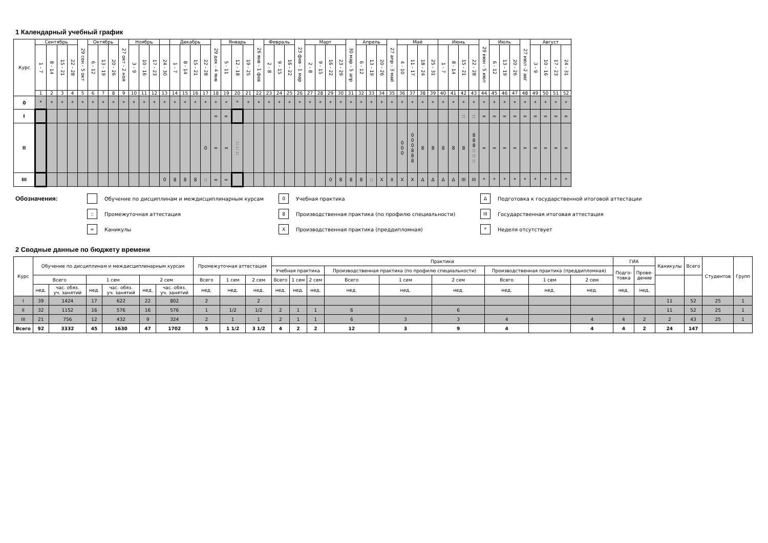1 Календарный учебный график
| Курс | Сентябрь | | | | 29 сен - 5 окт | Октябрь | | | 27 окт - 2 ноя | Ноябрь | | | | Декабрь | | | | 29 дек - 4 янв | Январь | | | 26 янв - 1 фев | Февраль | | | 23 фев - 1 мар | Март | | | | 30 мар - 5 апр | Апрель | | | 27 апр - 3 май | Май | | | | Июнь | | | | 29 июн - 5 июл | Июль | | | 27 июл -2 авг | Август | | | |
| --- | --- | --- | --- | --- | --- | --- | --- | --- | --- | --- | --- | --- | --- | --- | --- | --- | --- | --- | --- | --- | --- | --- | --- | --- | --- | --- | --- | --- | --- | --- | --- | --- | --- | --- | --- | --- | --- | --- | --- | --- | --- | --- | --- | --- | --- | --- | --- | --- | --- | --- | --- | --- |
| | 1 - 7 | 8 - 14 | 15 - 21 | 22 - 28 | | 6 - 12 | 13 - 19 | 20 - 26 | | 3 - 9 | 10 - 16 | 17 - 23 | 24 - 30 | 1 - 7 | 8 - 14 | 15 - 21 | 22 - 28 | | 5 - 11 | 12 - 18 | 19 - 25 | | 2 - 8 | 9 - 15 | 16 - 22 | | 2 - 8 | 9 - 15 | 16 - 22 | 23 - 29 | | 6 - 12 | 13 - 19 | 20 - 26 | | 4 - 10 | 11 - 17 | 18 - 24 | 25 - 31 | 1 - 7 | 8 - 14 | 15 - 21 | 22 - 28 | | 6 - 12 | 13 - 19 | 20 - 26 | | 3 - 9 | 10 - 16 | 17 - 23 | 24 - 31 |
| | 1 | 2 | 3 | 4 | 5 | 6 | 7 | 8 | 9 | 10 | 11 | 12 | 13 | 14 | 15 | 16 | 17 | 18 | 19 | 20 | 21 | 22 | 23 | 24 | 25 | 26 | 27 | 28 | 29 | 30 | 31 | 32 | 33 | 34 | 35 | 36 | 37 | 38 | 39 | 40 | 41 | 42 | 43 | 44 | 45 | 46 | 47 | 48 | 49 | 50 | 51 | 52 |
| 0 | * | * | * | * | * | * | * | * | * | * | * | * | * | * | * | * | * | * | * | * | * | * | * | * | * | * | * | * | * | * | * | * | * | * | * | * | * | * | * | * | * | * | * | * | * | * | * | * | * | * | * | * |
| I | | | | | | | | | | | | | | | | | | = | = | | | | | | | | | | | | | | | | | | | | | | | :: | :: | = | = | = | = | = | = | = | = | = |
| II | | | | | | | | | | | | | | | | | 0 | = | = | :: :: :: | | | | | | | | | | | | | | | | 0 0 0 | 0 0 0 8 8 8 | 8 | 8 | 8 | 8 | 8 | 8 8 8 :: :: :: | = | = | = | = | = | = | = | = | = |
| III | | | | | | | | | | | | | 0 | 8 | 8 | 8 | :: | = | = | | | | | | | | | | 0 | 8 | 8 | 8 | :: | X | X | X | X | Δ | Δ | Δ | Δ | III | III | * | * | * | * | * | * | * | * | * |
Обозначения:
Обучение по дисциплинам и междисциплинарным курсам
0
Учебная практика
Δ
Подготовка к государственной итоговой аттестации
::
Промежуточная аттестация
8
Производственная практика (по профилю специальности)
III
Государственная итоговая аттестация
=
Каникулы
X
Производственная практика (преддипломная)
*
Неделя отсутствует
2 Сводные данные по бюджету времени
| Курс | Обучение по дисциплинам и междисциплинарным курсам | | | | | | Промежуточная аттестация | | | Практики | | | | | | | | | ГИА | | Каникулы | Всего | Студентов | Групп |
| --- | --- | --- | --- | --- | --- | --- | --- | --- | --- | --- | --- | --- | --- | --- | --- | --- | --- | --- | --- | --- | --- | --- | --- | --- |
| | | | | | | | | | | Учебная практика | | | Производственная практика (по профилю специальности) | | | Производственная практика (преддипломная) | | | Подго- товка | Прове- дение | | | | |
| | Всего | | 1 сем | | 2 сем | | Всего | 1 сем | 2 сем | Всего | 1 сем | 2 сем | Всего | 1 сем | 2 сем | Всего | 1 сем | 2 сем | | | | | | |
| | нед. | час. обяз. уч. занятий | нед. | час. обяз. уч. занятий | нед. | час. обяз. уч. занятий | нед. | нед. | нед. | нед. | нед. | нед. | нед. | нед. | нед. | нед. | нед. | нед. | нед. | нед. | | | | |
| I | 39 | 1424 | 17 | 622 | 22 | 802 | 2 | | 2 | | | | | | | | | | | | 11 | 52 | 25 | 1 |
| II | 32 | 1152 | 16 | 576 | 16 | 576 | 1 | 1/2 | 1/2 | 2 | 1 | 1 | 6 | | 6 | | | | | | 11 | 52 | 25 | 1 |
| III | 21 | 756 | 12 | 432 | 9 | 324 | 2 | 1 | 1 | 2 | 1 | 1 | 6 | 3 | 3 | 4 | | 4 | 4 | 2 | 2 | 43 | 25 | 1 |
| Всего | 92 | 3332 | 45 | 1630 | 47 | 1702 | 5 | 1 1/2 | 3 1/2 | 4 | 2 | 2 | 12 | 3 | 9 | 4 | | 4 | 4 | 2 | 24 | 147 | | |